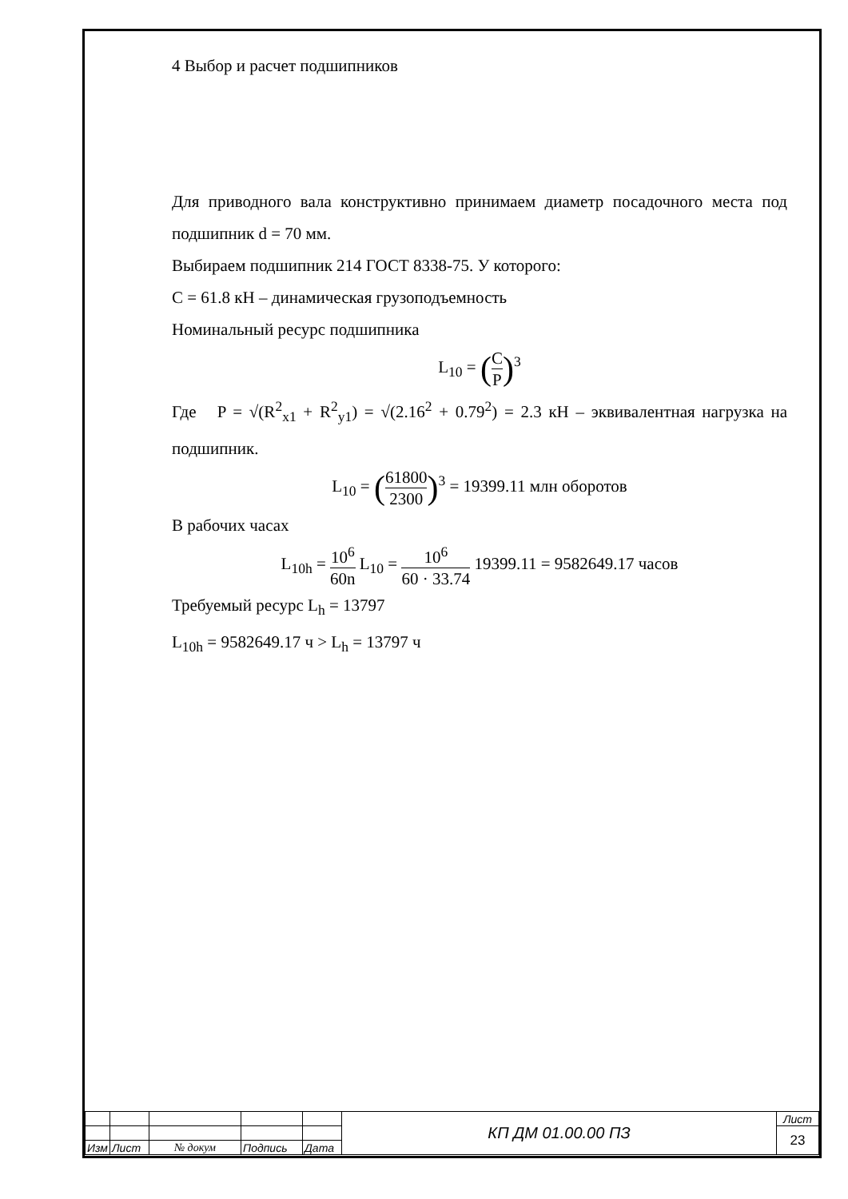4 Выбор и расчет подшипников
Для приводного вала конструктивно принимаем диаметр посадочного места под подшипник d = 70 мм.
Выбираем подшипник 214 ГОСТ 8338-75. У которого:
C = 61.8 кН – динамическая грузоподъемность
Номинальный ресурс подшипника
L<sub>10</sub> = (C P)<sup>3</sup>
Где P = √(R<sup>2</sup><sub>x1</sub> + R<sup>2</sup><sub>y1</sub>) = √(2.16<sup>2</sup> + 0.79<sup>2</sup>) = 2.3 кН – эквивалентная нагрузка на подшипник.
L<sub>10</sub> = (61800 2300)<sup>3</sup> = 19399.11 млн оборотов
В рабочих часах
L<sub>10h</sub> = 10<sup>6</sup> 60n L<sub>10</sub> = 10<sup>6</sup> 60 · 33.74 19399.11 = 9582649.17 часов
Требуемый ресурс L<sub>h</sub> = 13797
L<sub>10h</sub> = 9582649.17 ч > L<sub>h</sub> = 13797 ч
| | | | | | КП ДМ 01.00.00 ПЗ | Лист |
| | | | | | | 23 |
| Изм | Лист | № докум | Подпись | Дата | | |